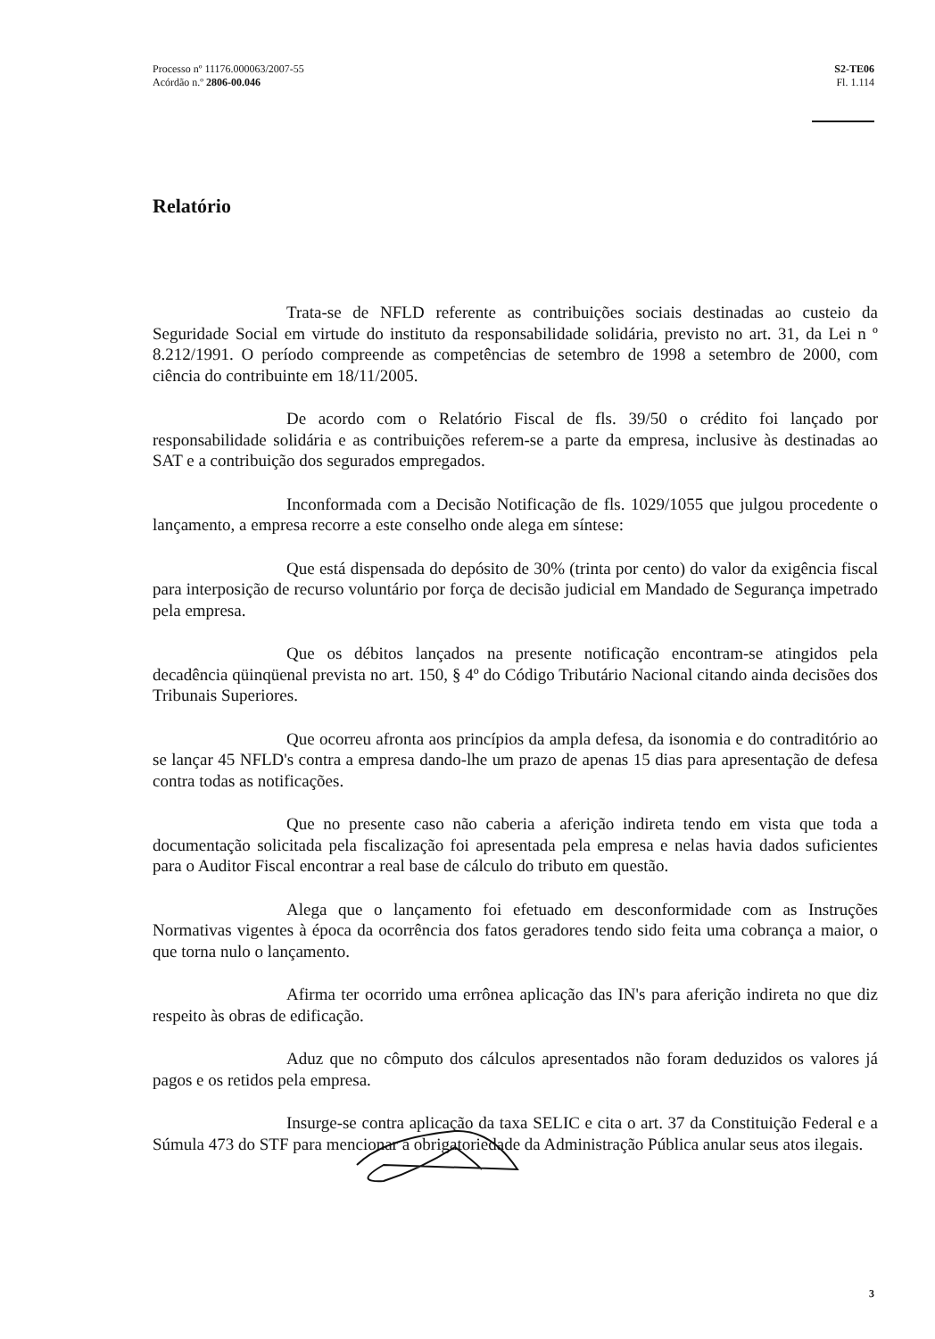Processo nº 11176.000063/2007-55
Acórdão n.º 2806-00.046
S2-TE06
Fl. 1.114
Relatório
Trata-se de NFLD referente as contribuições sociais destinadas ao custeio da Seguridade Social em virtude do instituto da responsabilidade solidária, previsto no art. 31, da Lei n º 8.212/1991. O período compreende as competências de setembro de 1998 a setembro de 2000, com ciência do contribuinte em 18/11/2005.
De acordo com o Relatório Fiscal de fls. 39/50 o crédito foi lançado por responsabilidade solidária e as contribuições referem-se a parte da empresa, inclusive às destinadas ao SAT e a contribuição dos segurados empregados.
Inconformada com a Decisão Notificação de fls. 1029/1055 que julgou procedente o lançamento, a empresa recorre a este conselho onde alega em síntese:
Que está dispensada do depósito de 30% (trinta por cento) do valor da exigência fiscal para interposição de recurso voluntário por força de decisão judicial em Mandado de Segurança impetrado pela empresa.
Que os débitos lançados na presente notificação encontram-se atingidos pela decadência qüinqüenal prevista no art. 150, § 4º do Código Tributário Nacional citando ainda decisões dos Tribunais Superiores.
Que ocorreu afronta aos princípios da ampla defesa, da isonomia e do contraditório ao se lançar 45 NFLD's contra a empresa dando-lhe um prazo de apenas 15 dias para apresentação de defesa contra todas as notificações.
Que no presente caso não caberia a aferição indireta tendo em vista que toda a documentação solicitada pela fiscalização foi apresentada pela empresa e nelas havia dados suficientes para o Auditor Fiscal encontrar a real base de cálculo do tributo em questão.
Alega que o lançamento foi efetuado em desconformidade com as Instruções Normativas vigentes à época da ocorrência dos fatos geradores tendo sido feita uma cobrança a maior, o que torna nulo o lançamento.
Afirma ter ocorrido uma errônea aplicação das IN's para aferição indireta no que diz respeito às obras de edificação.
Aduz que no cômputo dos cálculos apresentados não foram deduzidos os valores já pagos e os retidos pela empresa.
Insurge-se contra aplicação da taxa SELIC e cita o art. 37 da Constituição Federal e a Súmula 473 do STF para mencionar a obrigatoriedade da Administração Pública anular seus atos ilegais.
3